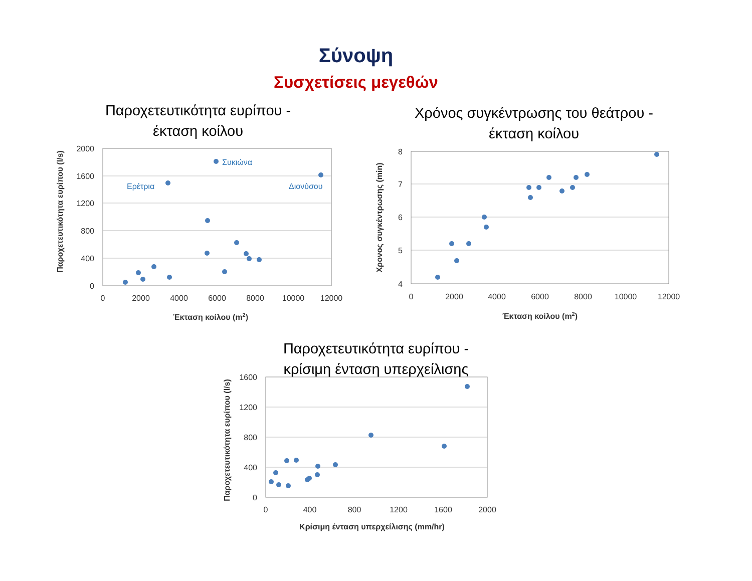Σύνοψη
Συσχετίσεις μεγεθών
Παροχετευτικότητα ευρίπου -
έκταση κοίλου
Χρόνος συγκέντρωσης του θεάτρου -
έκταση κοίλου
Παροχετευτικότητα ευρίπου -
κρίσιμη ένταση υπερχείλισης
2000
1600
1200
800
400
0
8
7
6
5
4
1600
1200
800
400
0
0
2000
4000
6000
8000
10000
12000
0
2000
4000
6000
8000
10000
12000
0
400
800
1200
1600
2000
Έκταση κοίλου (m2)
Έκταση κοίλου (m2)
Κρίσιμη ένταση υπερχείλισης (mm/hr)
Παροχετευτικότητα ευρίπου (l/s)
Χρονος συγκέντρωσης (min)
Παροχετευτικότητα ευρίπου (l/s)
Ερέτρια
Συκιώνα
Διονύσου